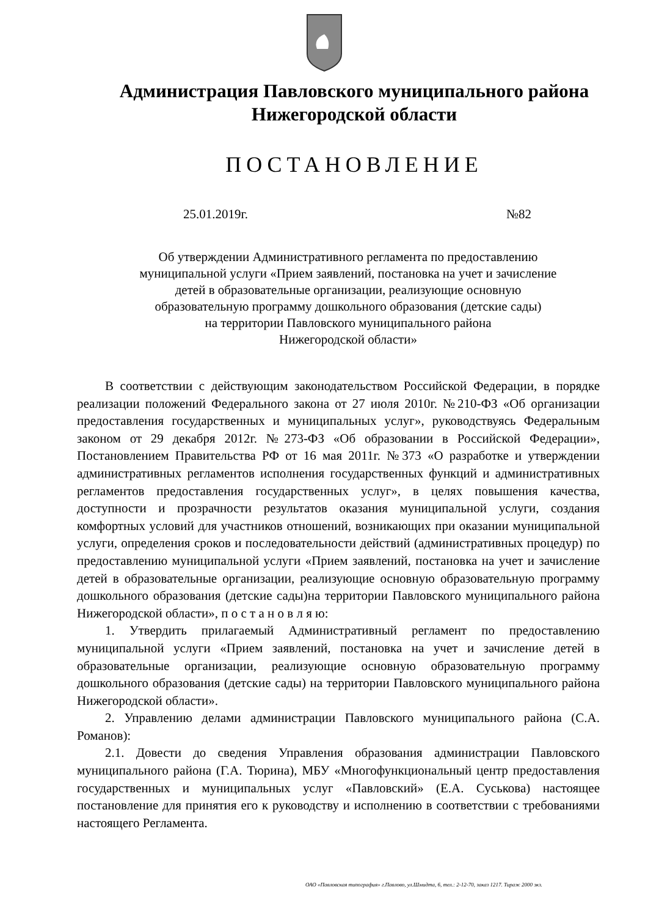Администрация Павловского муниципального района
Нижегородской области
ПОСТАНОВЛЕНИЕ
25.01.2019г. №82
Об утверждении Административного регламента по предоставлению
муниципальной услуги «Прием заявлений, постановка на учет и зачисление
детей в образовательные организации, реализующие основную
образовательную программу дошкольного образования (детские сады)
на территории Павловского муниципального района
Нижегородской области»
В соответствии с действующим законодательством Российской Федерации, в порядке реализации положений Федерального закона от 27 июля 2010г. №210-ФЗ «Об организации предоставления государственных и муниципальных услуг», руководствуясь Федеральным законом от 29 декабря 2012г. №273-ФЗ «Об образовании в Российской Федерации», Постановлением Правительства РФ от 16 мая 2011г. №373 «О разработке и утверждении административных регламентов исполнения государственных функций и административных регламентов предоставления государственных услуг», в целях повышения качества, доступности и прозрачности результатов оказания муниципальной услуги, создания комфортных условий для участников отношений, возникающих при оказании муниципальной услуги, определения сроков и последовательности действий (административных процедур) по предоставлению муниципальной услуги «Прием заявлений, постановка на учет и зачисление детей в образовательные организации, реализующие основную образовательную программу дошкольного образования (детские сады)на территории Павловского муниципального района Нижегородской области», п о с т а н о в л я ю:
1. Утвердить прилагаемый Административный регламент по предоставлению муниципальной услуги «Прием заявлений, постановка на учет и зачисление детей в образовательные организации, реализующие основную образовательную программу дошкольного образования (детские сады) на территории Павловского муниципального района Нижегородской области».
2. Управлению делами администрации Павловского муниципального района (С.А. Романов):
2.1. Довести до сведения Управления образования администрации Павловского муниципального района (Г.А. Тюрина), МБУ «Многофункциональный центр предоставления государственных и муниципальных услуг «Павловский» (Е.А. Суськова) настоящее постановление для принятия его к руководству и исполнению в соответствии с требованиями настоящего Регламента.
ОАО «Павловская типография» г.Павлово, ул.Шмидта, 6, тел.: 2-12-70, заказ 1217. Тираж 2000 экз.